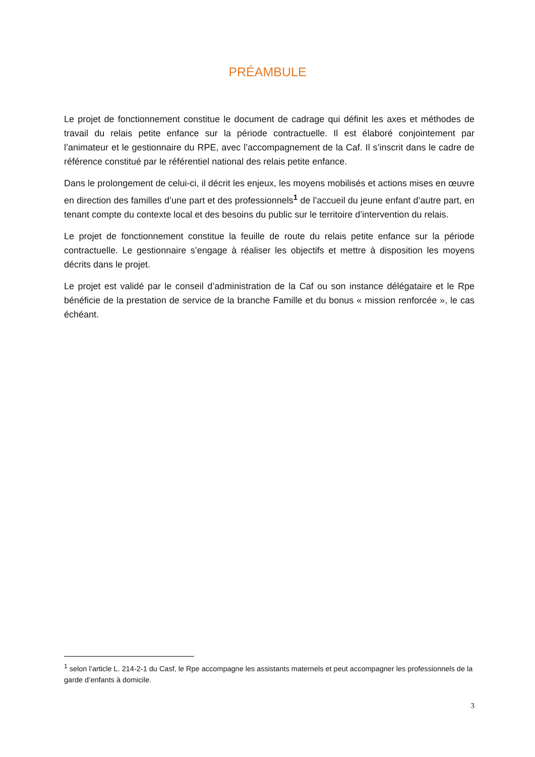PRÉAMBULE
Le projet de fonctionnement constitue le document de cadrage qui définit les axes et méthodes de travail du relais petite enfance sur la période contractuelle. Il est élaboré conjointement par l’animateur et le gestionnaire du RPE, avec l’accompagnement de la Caf. Il s’inscrit dans le cadre de référence constitué par le référentiel national des relais petite enfance.
Dans le prolongement de celui-ci, il décrit les enjeux, les moyens mobilisés et actions mises en œuvre en direction des familles d’une part et des professionnels<sup>1</sup> de l’accueil du jeune enfant d’autre part, en tenant compte du contexte local et des besoins du public sur le territoire d’intervention du relais.
Le projet de fonctionnement constitue la feuille de route du relais petite enfance sur la période contractuelle. Le gestionnaire s’engage à réaliser les objectifs et mettre à disposition les moyens décrits dans le projet.
Le projet est validé par le conseil d’administration de la Caf ou son instance délégataire et le Rpe bénéficie de la prestation de service de la branche Famille et du bonus « mission renforcée », le cas échéant.
<sup>1</sup> selon l’article L. 214-2-1 du Casf, le Rpe accompagne les assistants maternels et peut accompagner les professionnels de la garde d’enfants à domicile.
3